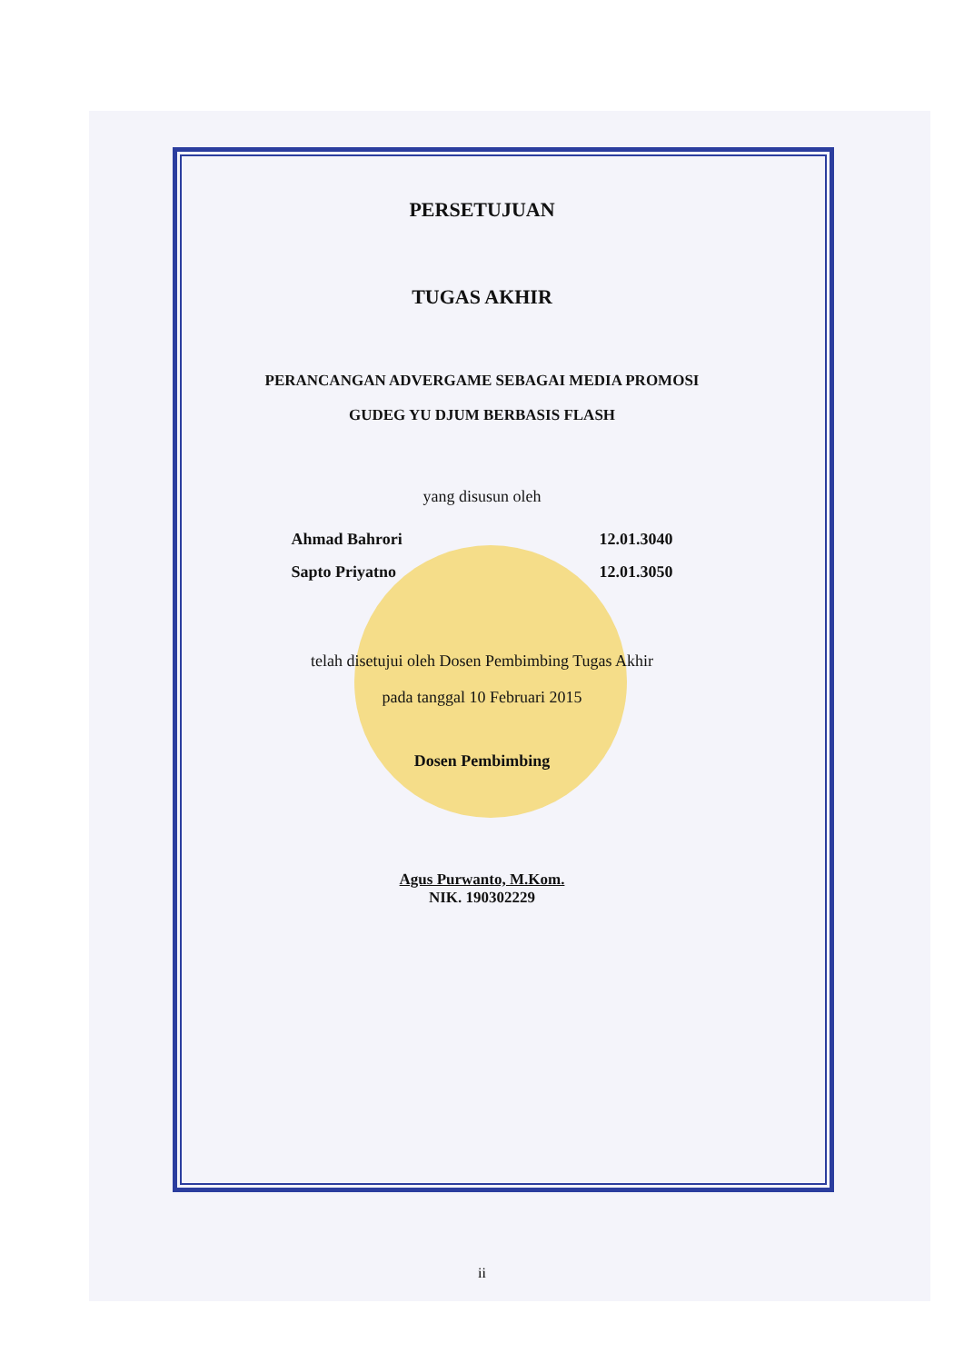PERSETUJUAN
TUGAS AKHIR
PERANCANGAN ADVERGAME SEBAGAI MEDIA PROMOSI
GUDEG YU DJUM BERBASIS FLASH
yang disusun oleh
Ahmad Bahrori 12.01.3040
Sapto Priyatno 12.01.3050
telah disetujui oleh Dosen Pembimbing Tugas Akhir
pada tanggal 10 Februari 2015
Dosen Pembimbing
Agus Purwanto, M.Kom.
NIK. 190302229
ii